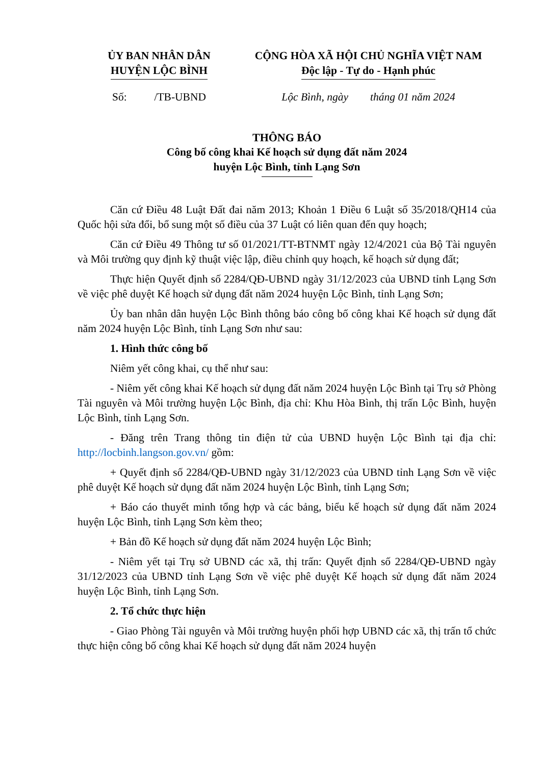ỦY BAN NHÂN DÂN
HUYỆN LỘC BÌNH
CỘNG HÒA XÃ HỘI CHỦ NGHĨA VIỆT NAM
Độc lập - Tự do - Hạnh phúc
Số: /TB-UBND Lộc Bình, ngày tháng 01 năm 2024
THÔNG BÁO
Công bố công khai Kế hoạch sử dụng đất năm 2024
huyện Lộc Bình, tỉnh Lạng Sơn
Căn cứ Điều 48 Luật Đất đai năm 2013; Khoản 1 Điều 6 Luật số 35/2018/QH14 của Quốc hội sửa đổi, bổ sung một số điều của 37 Luật có liên quan đến quy hoạch;
Căn cứ Điều 49 Thông tư số 01/2021/TT-BTNMT ngày 12/4/2021 của Bộ Tài nguyên và Môi trường quy định kỹ thuật việc lập, điều chỉnh quy hoạch, kế hoạch sử dụng đất;
Thực hiện Quyết định số 2284/QĐ-UBND ngày 31/12/2023 của UBND tỉnh Lạng Sơn về việc phê duyệt Kế hoạch sử dụng đất năm 2024 huyện Lộc Bình, tỉnh Lạng Sơn;
Ủy ban nhân dân huyện Lộc Bình thông báo công bố công khai Kế hoạch sử dụng đất năm 2024 huyện Lộc Bình, tỉnh Lạng Sơn như sau:
1. Hình thức công bố
Niêm yết công khai, cụ thể như sau:
- Niêm yết công khai Kế hoạch sử dụng đất năm 2024 huyện Lộc Bình tại Trụ sở Phòng Tài nguyên và Môi trường huyện Lộc Bình, địa chỉ: Khu Hòa Bình, thị trấn Lộc Bình, huyện Lộc Bình, tỉnh Lạng Sơn.
- Đăng trên Trang thông tin điện tử của UBND huyện Lộc Bình tại địa chỉ: http://locbinh.langson.gov.vn/ gồm:
+ Quyết định số 2284/QĐ-UBND ngày 31/12/2023 của UBND tỉnh Lạng Sơn về việc phê duyệt Kế hoạch sử dụng đất năm 2024 huyện Lộc Bình, tỉnh Lạng Sơn;
+ Báo cáo thuyết minh tổng hợp và các bảng, biểu kế hoạch sử dụng đất năm 2024 huyện Lộc Bình, tỉnh Lạng Sơn kèm theo;
+ Bản đồ Kế hoạch sử dụng đất năm 2024 huyện Lộc Bình;
- Niêm yết tại Trụ sở UBND các xã, thị trấn: Quyết định số 2284/QĐ-UBND ngày 31/12/2023 của UBND tỉnh Lạng Sơn về việc phê duyệt Kế hoạch sử dụng đất năm 2024 huyện Lộc Bình, tỉnh Lạng Sơn.
2. Tổ chức thực hiện
- Giao Phòng Tài nguyên và Môi trường huyện phối hợp UBND các xã, thị trấn tổ chức thực hiện công bố công khai Kế hoạch sử dụng đất năm 2024 huyện